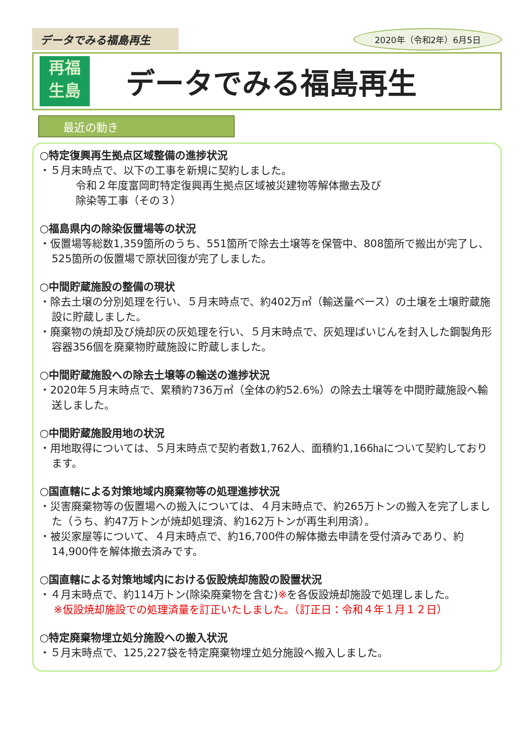データでみる福島再生
2020年（令和2年）6月5日
再福
生島
データでみる福島再生
最近の動き
○特定復興再生拠点区域整備の進捗状況
・５月末時点で、以下の工事を新規に契約しました。
令和２年度富岡町特定復興再生拠点区域被災建物等解体撤去及び
除染等工事（その３）
○福島県内の除染仮置場等の状況
・仮置場等総数1,359箇所のうち、551箇所で除去土壌等を保管中、808箇所で搬出が完了し、525箇所の仮置場で原状回復が完了しました。
○中間貯蔵施設の整備の現状
・除去土壌の分別処理を行い、５月末時点で、約402万㎥（輸送量ベース）の土壌を土壌貯蔵施設に貯蔵しました。
・廃棄物の焼却及び焼却灰の灰処理を行い、５月末時点で、灰処理ばいじんを封入した鋼製角形容器356個を廃棄物貯蔵施設に貯蔵しました。
○中間貯蔵施設への除去土壌等の輸送の進捗状況
・2020年５月末時点で、累積約736万㎥（全体の約52.6%）の除去土壌等を中間貯蔵施設へ輸送しました。
○中間貯蔵施設用地の状況
・用地取得については、５月末時点で契約者数1,762人、面積約1,166㏊について契約しております。
○国直轄による対策地域内廃棄物等の処理進捗状況
・災害廃棄物等の仮置場への搬入については、４月末時点で、約265万トンの搬入を完了しました（うち、約47万トンが焼却処理済、約162万トンが再生利用済）。
・被災家屋等について、４月末時点で、約16,700件の解体撤去申請を受付済みであり、約14,900件を解体撤去済みです。
○国直轄による対策地域内における仮設焼却施設の設置状況
・４月末時点で、約114万トン(除染廃棄物を含む)※を各仮設焼却施設で処理しました。
※仮設焼却施設での処理済量を訂正いたしました。（訂正日：令和４年１月１２日）
○特定廃棄物埋立処分施設への搬入状況
・５月末時点で、125,227袋を特定廃棄物埋立処分施設へ搬入しました。